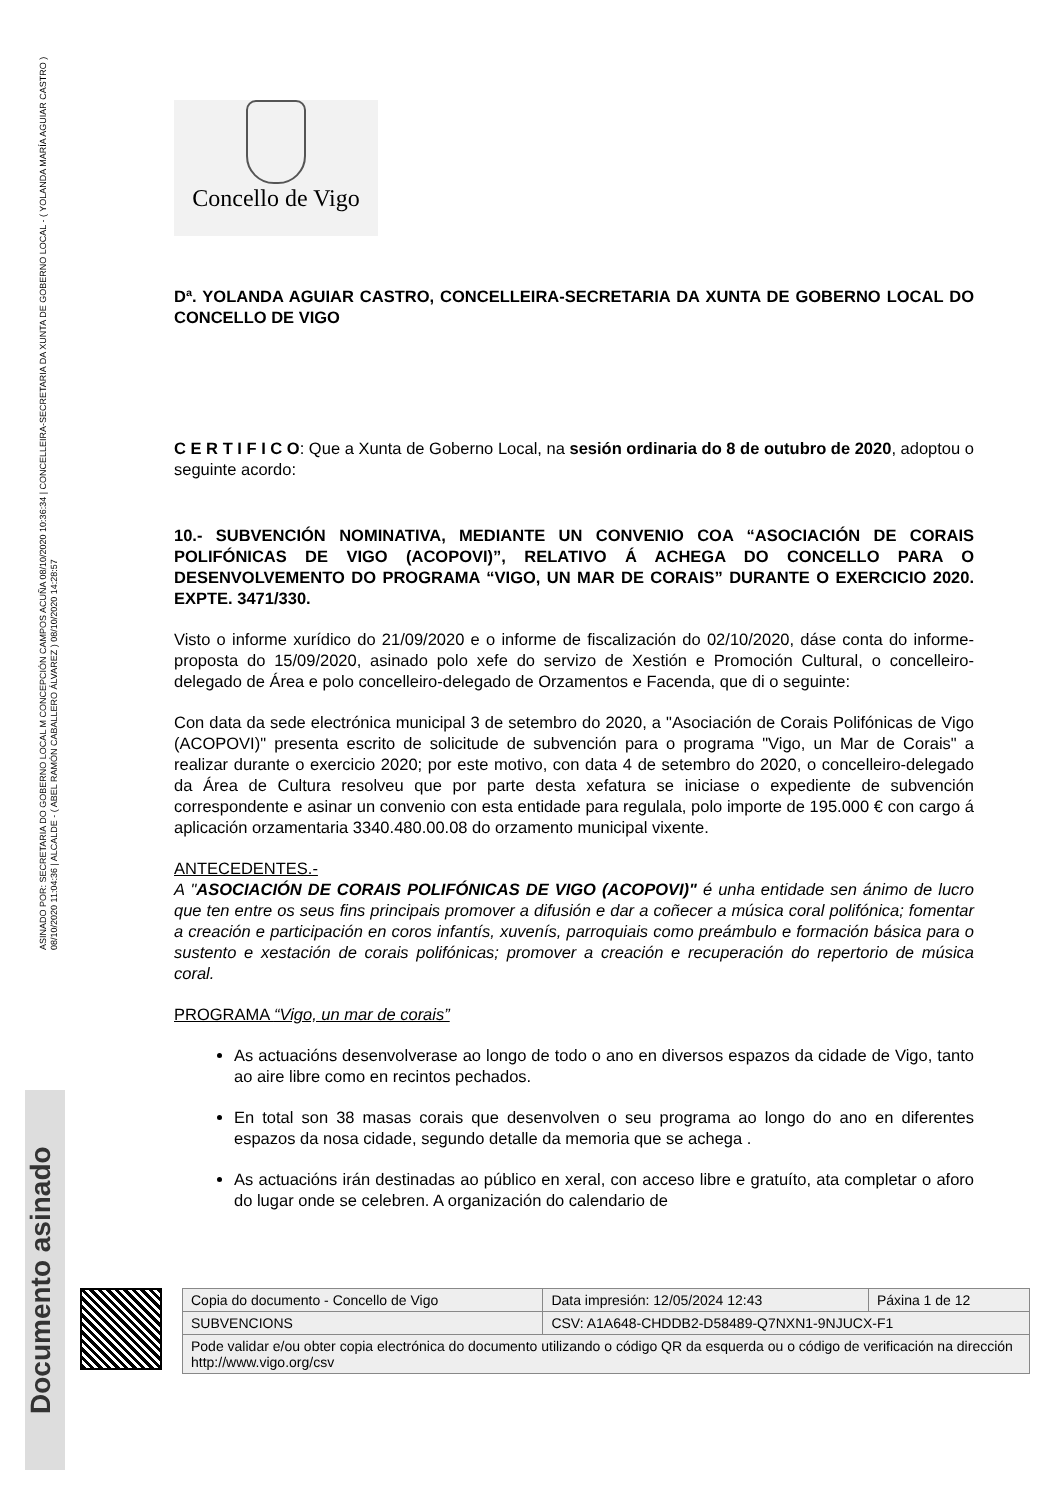ASINADO POR: SECRETARIA DO GOBERNO LOCAL M CONCEPCIÓN CAMPOS ACUÑA 08/10/2020 10:36:34 | CONCELLEIRA-SECRETARIA DA XUNTA DE GOBERNO LOCAL - ( YOLANDA MARÍA AGUIAR CASTRO ) 08/10/2020 11:04:36 | ALCALDE - ( ABEL RAMÓN CABALLERO ÁLVAREZ ) 08/10/2020 14:28:57
Documento asinado
Concello de Vigo
Dª. YOLANDA AGUIAR CASTRO, CONCELLEIRA-SECRETARIA DA XUNTA DE GOBERNO LOCAL DO CONCELLO DE VIGO
C E R T I F I C O: Que a Xunta de Goberno Local, na sesión ordinaria do 8 de outubro de 2020, adoptou o seguinte acordo:
10.- SUBVENCIÓN NOMINATIVA, MEDIANTE UN CONVENIO COA “ASOCIACIÓN DE CORAIS POLIFÓNICAS DE VIGO (ACOPOVI)”, RELATIVO Á ACHEGA DO CONCELLO PARA O DESENVOLVEMENTO DO PROGRAMA “VIGO, UN MAR DE CORAIS” DURANTE O EXERCICIO 2020. EXPTE. 3471/330.
Visto o informe xurídico do 21/09/2020 e o informe de fiscalización do 02/10/2020, dáse conta do informe-proposta do 15/09/2020, asinado polo xefe do servizo de Xestión e Promoción Cultural, o concelleiro-delegado de Área e polo concelleiro-delegado de Orzamentos e Facenda, que di o seguinte:
Con data da sede electrónica municipal 3 de setembro do 2020, a "Asociación de Corais Polifónicas de Vigo (ACOPOVI)" presenta escrito de solicitude de subvención para o programa "Vigo, un Mar de Corais" a realizar durante o exercicio 2020; por este motivo, con data 4 de setembro do 2020, o concelleiro-delegado da Área de Cultura resolveu que por parte desta xefatura se iniciase o expediente de subvención correspondente e asinar un convenio con esta entidade para regulala, polo importe de 195.000 € con cargo á aplicación orzamentaria 3340.480.00.08 do orzamento municipal vixente.
ANTECEDENTES.-
A "ASOCIACIÓN DE CORAIS POLIFÓNICAS DE VIGO (ACOPOVI)" é unha entidade sen ánimo de lucro que ten entre os seus fins principais promover a difusión e dar a coñecer a música coral polifónica; fomentar a creación e participación en coros infantís, xuvenís, parroquiais como preámbulo e formación básica para o sustento e xestación de corais polifónicas; promover a creación e recuperación do repertorio de música coral.
PROGRAMA “Vigo, un mar de corais”
As actuacións desenvolverase ao longo de todo o ano en diversos espazos da cidade de Vigo, tanto ao aire libre como en recintos pechados.
En total son 38 masas corais que desenvolven o seu programa ao longo do ano en diferentes espazos da nosa cidade, segundo detalle da memoria que se achega .
As actuacións irán destinadas ao público en xeral, con acceso libre e gratuíto, ata completar o aforo do lugar onde se celebren. A organización do calendario de
| Copia do documento - Concello de Vigo | Data impresión: 12/05/2024 12:43 | Páxina 1 de 12 |
| SUBVENCIONS | CSV: A1A648-CHDDB2-D58489-Q7NXN1-9NJUCX-F1 | |
| Pode validar e/ou obter copia electrónica do documento utilizando o código QR da esquerda ou o código de verificación na dirección http://www.vigo.org/csv | | |